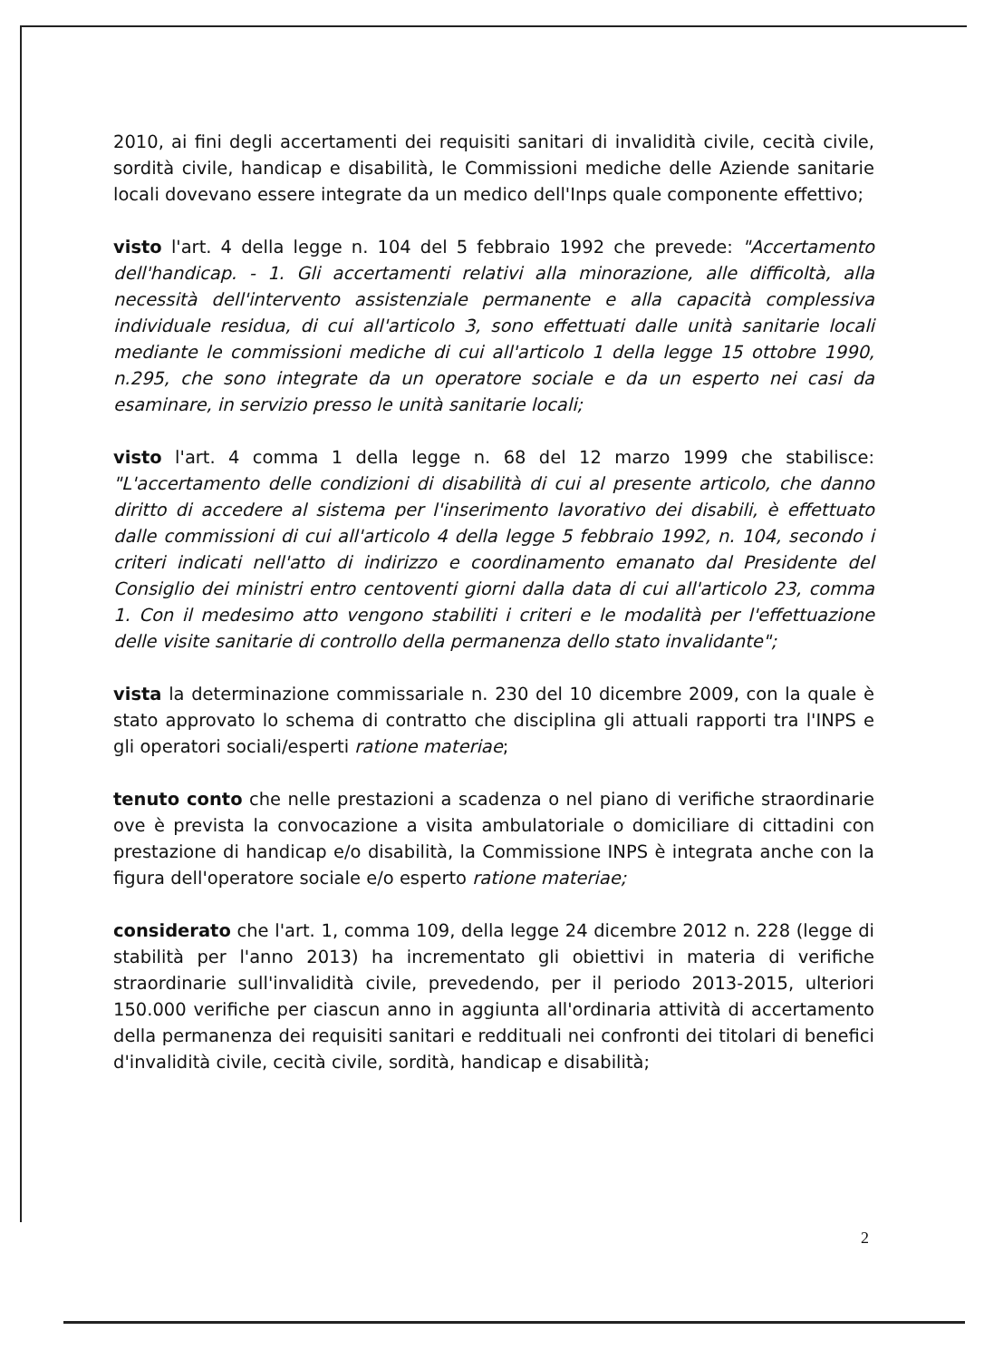2010, ai fini degli accertamenti dei requisiti sanitari di invalidità civile, cecità civile, sordità civile, handicap e disabilità, le Commissioni mediche delle Aziende sanitarie locali dovevano essere integrate da un medico dell'Inps quale componente effettivo;
visto l'art. 4 della legge n. 104 del 5 febbraio 1992 che prevede: "Accertamento dell'handicap. - 1. Gli accertamenti relativi alla minorazione, alle difficoltà, alla necessità dell'intervento assistenziale permanente e alla capacità complessiva individuale residua, di cui all'articolo 3, sono effettuati dalle unità sanitarie locali mediante le commissioni mediche di cui all'articolo 1 della legge 15 ottobre 1990, n.295, che sono integrate da un operatore sociale e da un esperto nei casi da esaminare, in servizio presso le unità sanitarie locali;
visto l'art. 4 comma 1 della legge n. 68 del 12 marzo 1999 che stabilisce: "L'accertamento delle condizioni di disabilità di cui al presente articolo, che danno diritto di accedere al sistema per l'inserimento lavorativo dei disabili, è effettuato dalle commissioni di cui all'articolo 4 della legge 5 febbraio 1992, n. 104, secondo i criteri indicati nell'atto di indirizzo e coordinamento emanato dal Presidente del Consiglio dei ministri entro centoventi giorni dalla data di cui all'articolo 23, comma 1. Con il medesimo atto vengono stabiliti i criteri e le modalità per l'effettuazione delle visite sanitarie di controllo della permanenza dello stato invalidante";
vista la determinazione commissariale n. 230 del 10 dicembre 2009, con la quale è stato approvato lo schema di contratto che disciplina gli attuali rapporti tra l'INPS e gli operatori sociali/esperti ratione materiae;
tenuto conto che nelle prestazioni a scadenza o nel piano di verifiche straordinarie ove è prevista la convocazione a visita ambulatoriale o domiciliare di cittadini con prestazione di handicap e/o disabilità, la Commissione INPS è integrata anche con la figura dell'operatore sociale e/o esperto ratione materiae;
considerato che l'art. 1, comma 109, della legge 24 dicembre 2012 n. 228 (legge di stabilità per l'anno 2013) ha incrementato gli obiettivi in materia di verifiche straordinarie sull'invalidità civile, prevedendo, per il periodo 2013-2015, ulteriori 150.000 verifiche per ciascun anno in aggiunta all'ordinaria attività di accertamento della permanenza dei requisiti sanitari e reddituali nei confronti dei titolari di benefici d'invalidità civile, cecità civile, sordità, handicap e disabilità;
2